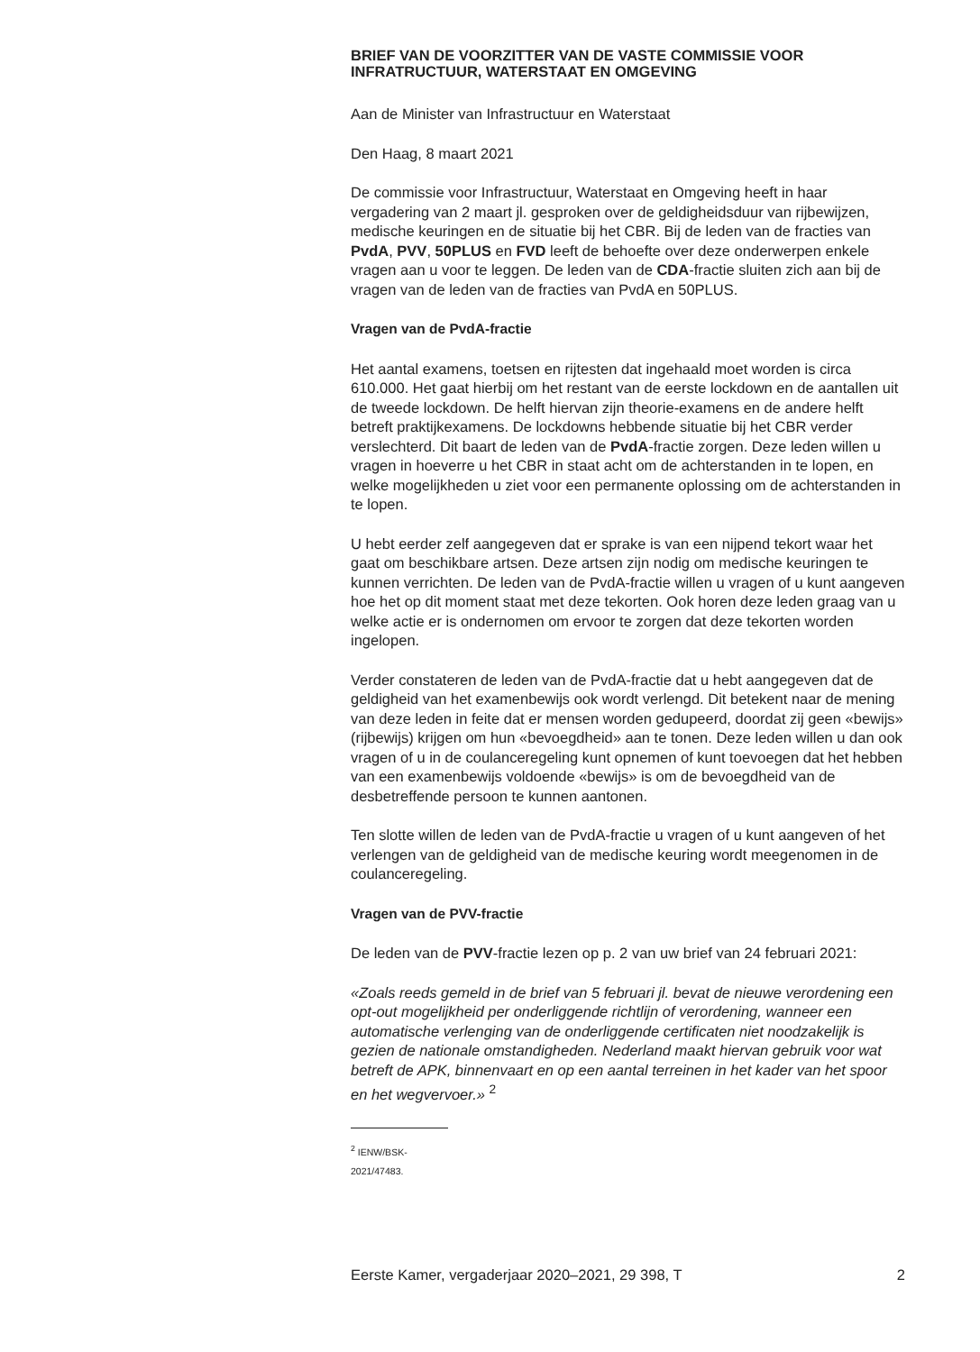BRIEF VAN DE VOORZITTER VAN DE VASTE COMMISSIE VOOR INFRATRUCTUUR, WATERSTAAT EN OMGEVING
Aan de Minister van Infrastructuur en Waterstaat
Den Haag, 8 maart 2021
De commissie voor Infrastructuur, Waterstaat en Omgeving heeft in haar vergadering van 2 maart jl. gesproken over de geldigheidsduur van rijbewijzen, medische keuringen en de situatie bij het CBR. Bij de leden van de fracties van PvdA, PVV, 50PLUS en FVD leeft de behoefte over deze onderwerpen enkele vragen aan u voor te leggen. De leden van de CDA-fractie sluiten zich aan bij de vragen van de leden van de fracties van PvdA en 50PLUS.
Vragen van de PvdA-fractie
Het aantal examens, toetsen en rijtesten dat ingehaald moet worden is circa 610.000. Het gaat hierbij om het restant van de eerste lockdown en de aantallen uit de tweede lockdown. De helft hiervan zijn theorie-examens en de andere helft betreft praktijkexamens. De lockdowns hebbende situatie bij het CBR verder verslechterd. Dit baart de leden van de PvdA-fractie zorgen. Deze leden willen u vragen in hoeverre u het CBR in staat acht om de achterstanden in te lopen, en welke mogelijkheden u ziet voor een permanente oplossing om de achterstanden in te lopen.
U hebt eerder zelf aangegeven dat er sprake is van een nijpend tekort waar het gaat om beschikbare artsen. Deze artsen zijn nodig om medische keuringen te kunnen verrichten. De leden van de PvdA-fractie willen u vragen of u kunt aangeven hoe het op dit moment staat met deze tekorten. Ook horen deze leden graag van u welke actie er is ondernomen om ervoor te zorgen dat deze tekorten worden ingelopen.
Verder constateren de leden van de PvdA-fractie dat u hebt aangegeven dat de geldigheid van het examenbewijs ook wordt verlengd. Dit betekent naar de mening van deze leden in feite dat er mensen worden gedupeerd, doordat zij geen «bewijs» (rijbewijs) krijgen om hun «bevoegdheid» aan te tonen. Deze leden willen u dan ook vragen of u in de coulanceregeling kunt opnemen of kunt toevoegen dat het hebben van een examenbewijs voldoende «bewijs» is om de bevoegdheid van de desbetreffende persoon te kunnen aantonen.
Ten slotte willen de leden van de PvdA-fractie u vragen of u kunt aangeven of het verlengen van de geldigheid van de medische keuring wordt meegenomen in de coulanceregeling.
Vragen van de PVV-fractie
De leden van de PVV-fractie lezen op p. 2 van uw brief van 24 februari 2021:
«Zoals reeds gemeld in de brief van 5 februari jl. bevat de nieuwe verordening een opt-out mogelijkheid per onderliggende richtlijn of verordening, wanneer een automatische verlenging van de onderliggende certificaten niet noodzakelijk is gezien de nationale omstandigheden. Nederland maakt hiervan gebruik voor wat betreft de APK, binnenvaart en op een aantal terreinen in het kader van het spoor en het wegvervoer.» <sup>2</sup>
<sup>2</sup> IENW/BSK-2021/47483.
Eerste Kamer, vergaderjaar 2020–2021, 29 398, T 2